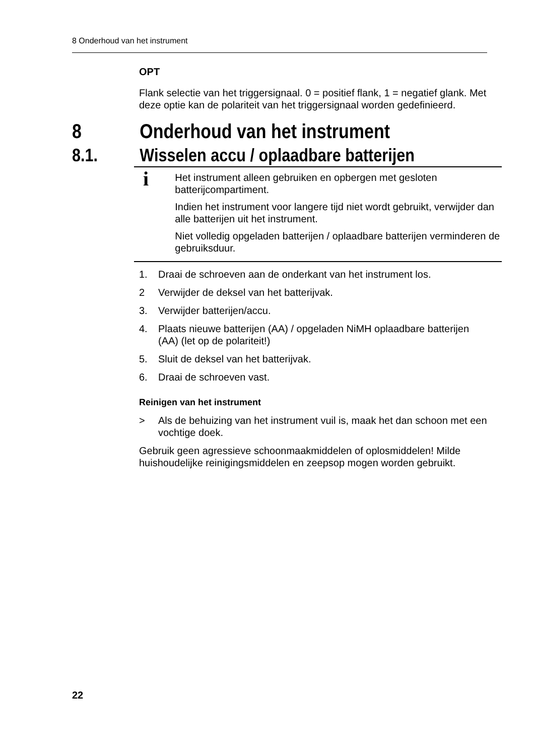8 Onderhoud van het instrument
OPT
Flank selectie van het triggersignaal. 0 = positief flank, 1 = negatief glank. Met deze optie kan de polariteit van het triggersignaal worden gedefinieerd.
8 Onderhoud van het instrument
8.1. Wisselen accu / oplaadbare batterijen
i
Het instrument alleen gebruiken en opbergen met gesloten batterijcompartiment.
Indien het instrument voor langere tijd niet wordt gebruikt, verwijder dan alle batterijen uit het instrument.
Niet volledig opgeladen batterijen / oplaadbare batterijen verminderen de gebruiksduur.
1. Draai de schroeven aan de onderkant van het instrument los.
2 Verwijder de deksel van het batterijvak.
3. Verwijder batterijen/accu.
4. Plaats nieuwe batterijen (AA) / opgeladen NiMH oplaadbare batterijen (AA) (let op de polariteit!)
5. Sluit de deksel van het batterijvak.
6. Draai de schroeven vast.
Reinigen van het instrument
> Als de behuizing van het instrument vuil is, maak het dan schoon met een vochtige doek.
Gebruik geen agressieve schoonmaakmiddelen of oplosmiddelen! Milde huishoudelijke reinigingsmiddelen en zeepsop mogen worden gebruikt.
22